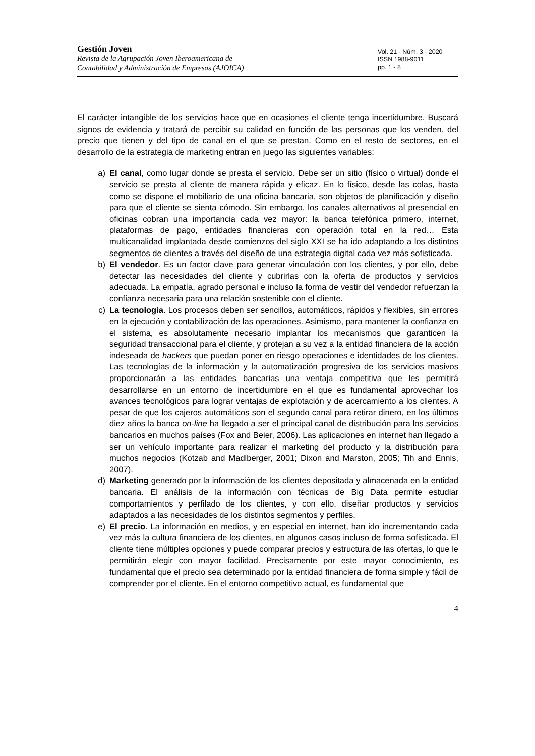Gestión Joven
Revista de la Agrupación Joven Iberoamericana de
Contabilidad y Administración de Empresas (AJOICA)
Vol. 21 - Núm. 3 - 2020
ISSN 1988-9011
pp. 1 - 8
El carácter intangible de los servicios hace que en ocasiones el cliente tenga incertidumbre. Buscará signos de evidencia y tratará de percibir su calidad en función de las personas que los venden, del precio que tienen y del tipo de canal en el que se prestan. Como en el resto de sectores, en el desarrollo de la estrategia de marketing entran en juego las siguientes variables:
a) El canal, como lugar donde se presta el servicio. Debe ser un sitio (físico o virtual) donde el servicio se presta al cliente de manera rápida y eficaz. En lo físico, desde las colas, hasta como se dispone el mobiliario de una oficina bancaria, son objetos de planificación y diseño para que el cliente se sienta cómodo. Sin embargo, los canales alternativos al presencial en oficinas cobran una importancia cada vez mayor: la banca telefónica primero, internet, plataformas de pago, entidades financieras con operación total en la red… Esta multicanalidad implantada desde comienzos del siglo XXI se ha ido adaptando a los distintos segmentos de clientes a través del diseño de una estrategia digital cada vez más sofisticada.
b) El vendedor. Es un factor clave para generar vinculación con los clientes, y por ello, debe detectar las necesidades del cliente y cubrirlas con la oferta de productos y servicios adecuada. La empatía, agrado personal e incluso la forma de vestir del vendedor refuerzan la confianza necesaria para una relación sostenible con el cliente.
c) La tecnología. Los procesos deben ser sencillos, automáticos, rápidos y flexibles, sin errores en la ejecución y contabilización de las operaciones. Asimismo, para mantener la confianza en el sistema, es absolutamente necesario implantar los mecanismos que garanticen la seguridad transaccional para el cliente, y protejan a su vez a la entidad financiera de la acción indeseada de hackers que puedan poner en riesgo operaciones e identidades de los clientes. Las tecnologías de la información y la automatización progresiva de los servicios masivos proporcionarán a las entidades bancarias una ventaja competitiva que les permitirá desarrollarse en un entorno de incertidumbre en el que es fundamental aprovechar los avances tecnológicos para lograr ventajas de explotación y de acercamiento a los clientes. A pesar de que los cajeros automáticos son el segundo canal para retirar dinero, en los últimos diez años la banca on-line ha llegado a ser el principal canal de distribución para los servicios bancarios en muchos países (Fox and Beier, 2006). Las aplicaciones en internet han llegado a ser un vehículo importante para realizar el marketing del producto y la distribución para muchos negocios (Kotzab and Madlberger, 2001; Dixon and Marston, 2005; Tih and Ennis, 2007).
d) Marketing generado por la información de los clientes depositada y almacenada en la entidad bancaria. El análisis de la información con técnicas de Big Data permite estudiar comportamientos y perfilado de los clientes, y con ello, diseñar productos y servicios adaptados a las necesidades de los distintos segmentos y perfiles.
e) El precio. La información en medios, y en especial en internet, han ido incrementando cada vez más la cultura financiera de los clientes, en algunos casos incluso de forma sofisticada. El cliente tiene múltiples opciones y puede comparar precios y estructura de las ofertas, lo que le permitirán elegir con mayor facilidad. Precisamente por este mayor conocimiento, es fundamental que el precio sea determinado por la entidad financiera de forma simple y fácil de comprender por el cliente. En el entorno competitivo actual, es fundamental que
4